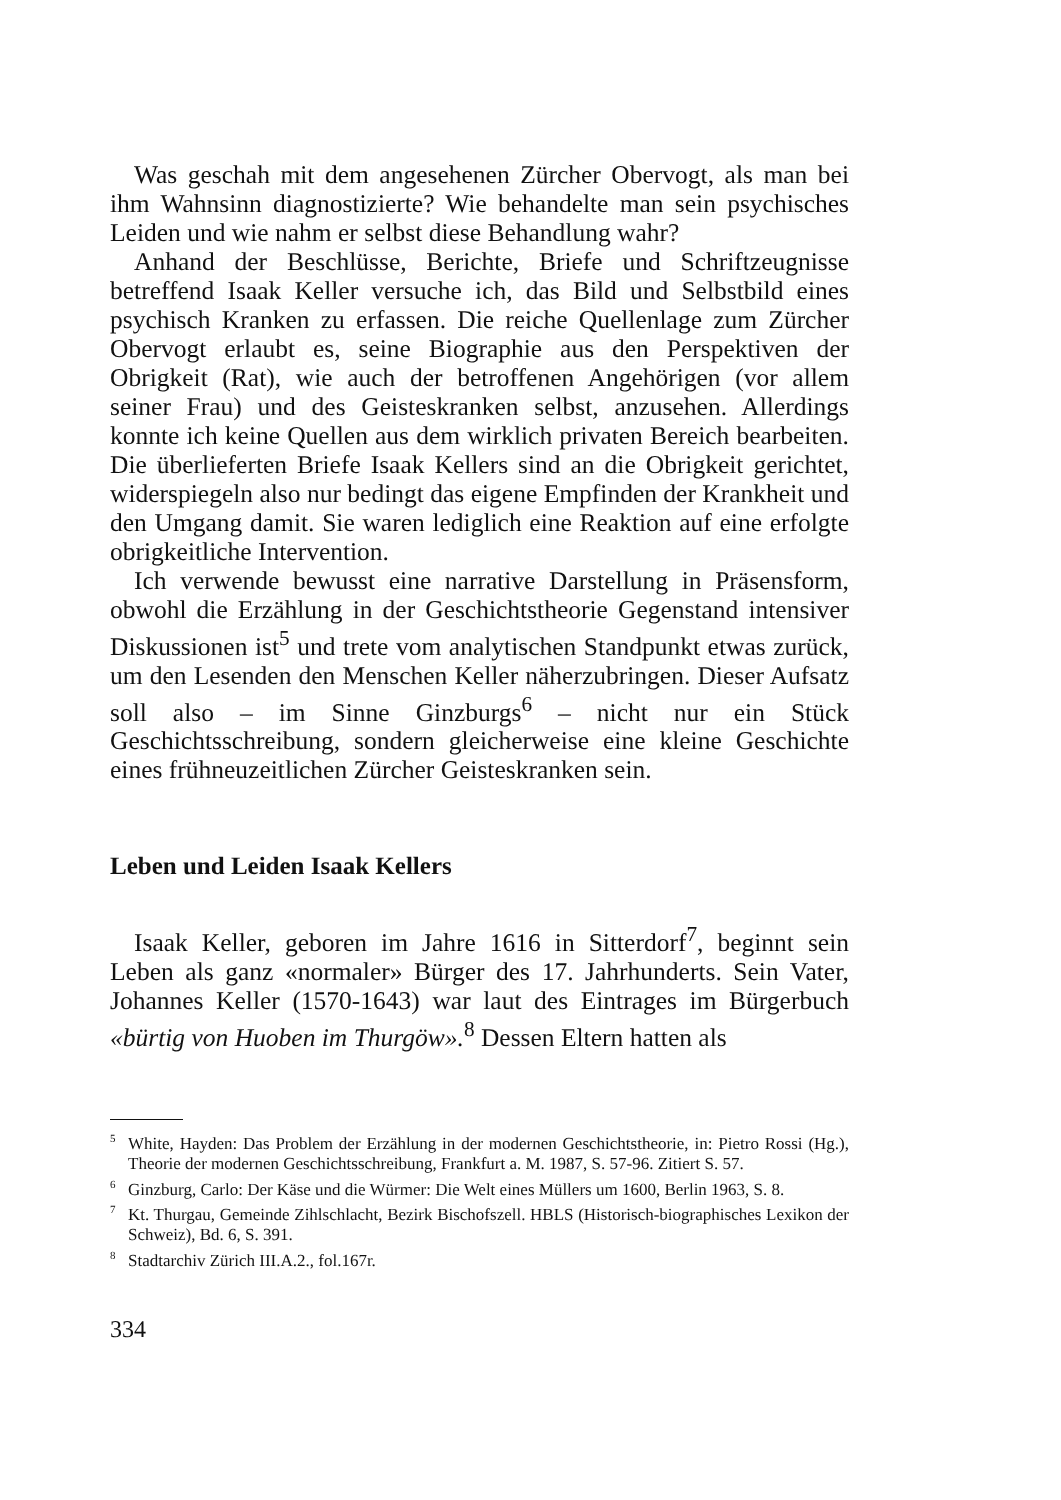Was geschah mit dem angesehenen Zürcher Obervogt, als man bei ihm Wahnsinn diagnostizierte? Wie behandelte man sein psychisches Leiden und wie nahm er selbst diese Behandlung wahr?
Anhand der Beschlüsse, Berichte, Briefe und Schriftzeugnisse betreffend Isaak Keller versuche ich, das Bild und Selbstbild eines psychisch Kranken zu erfassen. Die reiche Quellenlage zum Zürcher Obervogt erlaubt es, seine Biographie aus den Perspektiven der Obrigkeit (Rat), wie auch der betroffenen Angehörigen (vor allem seiner Frau) und des Geisteskranken selbst, anzusehen. Allerdings konnte ich keine Quellen aus dem wirklich privaten Bereich bearbeiten. Die überlieferten Briefe Isaak Kellers sind an die Obrigkeit gerichtet, widerspiegeln also nur bedingt das eigene Empfinden der Krankheit und den Umgang damit. Sie waren lediglich eine Reaktion auf eine erfolgte obrigkeitliche Intervention.
Ich verwende bewusst eine narrative Darstellung in Präsensform, obwohl die Erzählung in der Geschichtstheorie Gegenstand intensiver Diskussionen ist<sup>5</sup> und trete vom analytischen Standpunkt etwas zurück, um den Lesenden den Menschen Keller näherzubringen. Dieser Aufsatz soll also – im Sinne Ginzburgs<sup>6</sup> – nicht nur ein Stück Geschichtsschreibung, sondern gleicherweise eine kleine Geschichte eines frühneuzeitlichen Zürcher Geisteskranken sein.
Leben und Leiden Isaak Kellers
Isaak Keller, geboren im Jahre 1616 in Sitterdorf<sup>7</sup>, beginnt sein Leben als ganz «normaler» Bürger des 17. Jahrhunderts. Sein Vater, Johannes Keller (1570-1643) war laut des Eintrages im Bürgerbuch «bürtig von Huoben im Thurgöw».<sup>8</sup> Dessen Eltern hatten als
<sup>5</sup> White, Hayden: Das Problem der Erzählung in der modernen Geschichtstheorie, in: Pietro Rossi (Hg.), Theorie der modernen Geschichtsschreibung, Frankfurt a. M. 1987, S. 57-96. Zitiert S. 57.
<sup>6</sup> Ginzburg, Carlo: Der Käse und die Würmer: Die Welt eines Müllers um 1600, Berlin 1963, S. 8.
<sup>7</sup> Kt. Thurgau, Gemeinde Zihlschlacht, Bezirk Bischofszell. HBLS (Historisch-biographisches Lexikon der Schweiz), Bd. 6, S. 391.
<sup>8</sup> Stadtarchiv Zürich III.A.2., fol.167r.
334